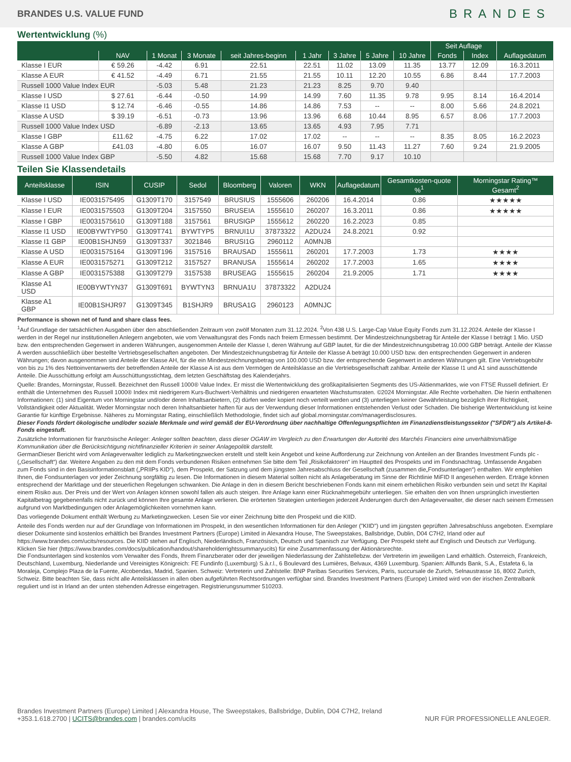BRANDES U.S. VALUE FUND
BRANDES
Wertentwicklung (%)
| | | | | | | | | | Seit Auflage | | |
| --- | --- | --- | --- | --- | --- | --- | --- | --- | --- | --- | --- |
| | NAV | 1 Monat | 3 Monate | seit Jahres-beginn | 1 Jahr | 3 Jahre | 5 Jahre | 10 Jahre | Fonds | Index | Auflagedatum |
| Klasse I EUR | € 59.26 | -4.42 | 6.91 | 22.51 | 22.51 | 11.02 | 13.09 | 11.35 | 13.77 | 12.09 | 16.3.2011 |
| Klasse A EUR | € 41.52 | -4.49 | 6.71 | 21.55 | 21.55 | 10.11 | 12.20 | 10.55 | 6.86 | 8.44 | 17.7.2003 |
| Russell 1000 Value Index EUR | | -5.03 | 5.48 | 21.23 | 21.23 | 8.25 | 9.70 | 9.40 | | | |
| Klasse I USD | $ 27.61 | -6.44 | -0.50 | 14.99 | 14.99 | 7.60 | 11.35 | 9.78 | 9.95 | 8.14 | 16.4.2014 |
| Klasse I1 USD | $ 12.74 | -6.46 | -0.55 | 14.86 | 14.86 | 7.53 | -- | -- | 8.00 | 5.66 | 24.8.2021 |
| Klasse A USD | $ 39.19 | -6.51 | -0.73 | 13.96 | 13.96 | 6.68 | 10.44 | 8.95 | 6.57 | 8.06 | 17.7.2003 |
| Russell 1000 Value Index USD | | -6.89 | -2.13 | 13.65 | 13.65 | 4.93 | 7.95 | 7.71 | | | |
| Klasse I GBP | £11.62 | -4.75 | 6.22 | 17.02 | 17.02 | -- | -- | -- | 8.35 | 8.05 | 16.2.2023 |
| Klasse A GBP | £41.03 | -4.80 | 6.05 | 16.07 | 16.07 | 9.50 | 11.43 | 11.27 | 7.60 | 9.24 | 21.9.2005 |
| Russell 1000 Value Index GBP | | -5.50 | 4.82 | 15.68 | 15.68 | 7.70 | 9.17 | 10.10 | | | |
Teilen Sie Klassendetails
| Anteilsklasse | ISIN | CUSIP | Sedol | Bloomberg | Valoren | WKN | Auflagedatum | Gesamtkosten-quote %<sup>1</sup> | Morningstar Rating™ Gesamt<sup>2</sup> |
| --- | --- | --- | --- | --- | --- | --- | --- | --- | --- |
| Klasse I USD | IE0031575495 | G1309T170 | 3157549 | BRUSIUS | 1555606 | 260206 | 16.4.2014 | 0.86 | ★★★★★ |
| Klasse I EUR | IE0031575503 | G1309T204 | 3157550 | BRUSEIA | 1555610 | 260207 | 16.3.2011 | 0.86 | ★★★★★ |
| Klasse I GBP | IE0031575610 | G1309T188 | 3157561 | BRUSIGP | 1555612 | 260220 | 16.2.2023 | 0.85 | |
| Klasse I1 USD | IE00BYWTYP50 | G1309T741 | BYWTYP5 | BRNUI1U | 37873322 | A2DU24 | 24.8.2021 | 0.92 | |
| Klasse I1 GBP | IE00B1SHJN59 | G1309T337 | 3021846 | BRUSI1G | 2960112 | A0MNJB | | | |
| Klasse A USD | IE0031575164 | G1309T196 | 3157516 | BRAUSAD | 1555611 | 260201 | 17.7.2003 | 1.73 | ★★★★ |
| Klasse A EUR | IE0031575271 | G1309T212 | 3157527 | BRANUSA | 1555614 | 260202 | 17.7.2003 | 1.65 | ★★★★ |
| Klasse A GBP | IE0031575388 | G1309T279 | 3157538 | BRUSEAG | 1555615 | 260204 | 21.9.2005 | 1.71 | ★★★★ |
| Klasse A1 USD | IE00BYWTYN37 | G1309T691 | BYWTYN3 | BRNUA1U | 37873322 | A2DU24 | | | |
| Klasse A1 GBP | IE00B1SHJR97 | G1309T345 | B1SHJR9 | BRUSA1G | 2960123 | A0MNJC | | | |
Performance is shown net of fund and share class fees.
<sup>1</sup> Auf Grundlage der tatsächlichen Ausgaben über den abschließenden Zeitraum von zwölf Monaten zum 31.12.2024. <sup>2</sup>Von 438 U.S. Large-Cap Value Equity Fonds zum 31.12.2024. Anteile der Klasse I werden in der Regel nur institutionellen Anlegern angeboten, wie vom Verwaltungsrat des Fonds nach freiem Ermessen bestimmt. Der Mindestzeichnungsbetrag für Anteile der Klasse I beträgt 1 Mio. USD bzw. den entsprechenden Gegenwert in anderen Währungen, ausgenommen Anteile der Klasse I, deren Währung auf GBP lautet, für die der Mindestzeichnungsbetrag 10.000 GBP beträgt. Anteile der Klasse A werden ausschließlich über bestellte Vertriebsgesellschaften angeboten. Der Mindestzeichnungsbetrag für Anteile der Klasse A beträgt 10.000 USD bzw. den entsprechenden Gegenwert in anderen Währungen; davon ausgenommen sind Anteile der Klasse AH, für die ein Mindestzeichnungsbetrag von 100.000 USD bzw. der entsprechende Gegenwert in anderen Währungen gilt. Eine Vertriebsgebühr von bis zu 1% des Nettoinventarwerts der betreffenden Anteile der Klasse A ist aus dem Vermögen de Anteilsklasse an die Vertriebsgesellschaft zahlbar. Anteile der Klasse I1 und A1 sind ausschüttende Anteile. Die Ausschüttung erfolgt am Ausschüttungsstichtag, dem letzten Geschäftstag des Kalenderjahrs.
Quelle: Brandes, Morningstar, Russell. Bezeichnet den Russell 1000® Value Index. Er misst die Wertentwicklung des großkapitalisierten Segments des US-Aktienmarktes, wie von FTSE Russell definiert. Er enthält die Unternehmen des Russell 1000® Index mit niedrigerem Kurs-Buchwert-Verhältnis und niedrigeren erwarteten Wachstumsraten. ©2024 Morningstar. Alle Rechte vorbehalten. Die hierin enthaltenen Informationen: (1) sind Eigentum von Morningstar und/oder deren Inhaltsanbietern, (2) dürfen weder kopiert noch verteilt werden und (3) unterliegen keiner Gewährleistung bezüglich ihrer Richtigkeit, Vollständigkeit oder Aktualität. Weder Morningstar noch deren Inhaltsanbieter haften für aus der Verwendung dieser Informationen entstehenden Verlust oder Schaden. Die bisherige Wertentwicklung ist keine Garantie für künftige Ergebnisse. Näheres zu Morningstar Rating, einschließlich Methodologie, findet sich auf global.morningstar.com/managerdisclosures.
Dieser Fonds fördert ökologische und/oder soziale Merkmale und wird gemäß der EU-Verordnung über nachhaltige Offenlegungspflichten im Finanzdienstleistungssektor ("SFDR") als Artikel-8-Fonds eingestuft.
Zusätzliche Informationen für französische Anleger: Anleger sollten beachten, dass dieser OGAW im Vergleich zu den Erwartungen der Autorité des Marchés Financiers eine unverhältnismäßige Kommunikation über die Berücksichtigung nichtfinanzieller Kriterien in seiner Anlagepolitik darstellt.
GermanDieser Bericht wird vom Anlageverwalter lediglich zu Marketingzwecken erstellt und stellt kein Angebot und keine Aufforderung zur Zeichnung von Anteilen an der Brandes Investment Funds plc -(„Gesellschaft“) dar. Weitere Angaben zu den mit dem Fonds verbundenen Risiken entnehmen Sie bitte dem Teil „Risikofaktoren“ im Hauptteil des Prospekts und im Fondsnachtrag. Umfassende Angaben zum Fonds sind in den Basisinformationsblatt („PRIIPs KID“), dem Prospekt, der Satzung und dem jüngsten Jahresabschluss der Gesellschaft (zusammen die„Fondsunterlagen“) enthalten. Wir empfehlen Ihnen, die Fondsunterlagen vor jeder Zeichnung sorgfältig zu lesen. Die Informationen in diesem Material sollten nicht als Anlageberatung im Sinne der Richtlinie MiFID II angesehen werden. Erträge können entsprechend der Marktlage und der steuerlichen Regelungen schwanken. Die Anlage in den in diesem Bericht beschriebenen Fonds kann mit einem erheblichen Risiko verbunden sein und setzt Ihr Kapital einem Risiko aus. Der Preis und der Wert von Anlagen können sowohl fallen als auch steigen. Ihre Anlage kann einer Rücknahmegebühr unterliegen. Sie erhalten den von Ihnen ursprünglich investierten Kapitalbetrag gegebenenfalls nicht zurück und können Ihre gesamte Anlage verlieren. Die erörterten Strategien unterliegen jederzeit Änderungen durch den Anlageverwalter, die dieser nach seinem Ermessen aufgrund von Marktbedingungen oder Anlagemöglichkeiten vornehmen kann.
Das vorliegende Dokument enthält Werbung zu Marketingzwecken. Lesen Sie vor einer Zeichnung bitte den Prospekt und die KIID.
Anteile des Fonds werden nur auf der Grundlage von Informationen im Prospekt, in den wesentlichen Informationen für den Anleger ("KIID") und im jüngsten geprüften Jahresabschluss angeboten. Exemplare dieser Dokumente sind kostenlos erhältlich bei Brandes Investment Partners (Europe) Limited in Alexandra House, The Sweepstakes, Ballsbridge, Dublin, D04 C7H2, Irland oder auf https://www.brandes.com/ucits/resources. Die KIID stehen auf Englisch, Niederländisch, Französisch, Deutsch und Spanisch zur Verfügung. Der Prospekt steht auf Englisch und Deutsch zur Verfügung. Klicken Sie hier (https://www.brandes.com/docs/publication/handout/shareholderrightssummaryucits) für eine Zusammenfassung der Aktionärsrechte.
Die Fondsunterlagen sind kostenlos vom Verwalter des Fonds, Ihrem Finanzberater oder der jeweiligen Niederlassung der Zahlstellebzw. der Vertreterin im jeweiligen Land erhältlich. Österreich, Frankreich, Deutschland, Luxemburg, Niederlande und Vereinigtes Königreich: FE Fundinfo (Luxemburg) S.à.r.l., 6 Boulevard des Lumières, Belvaux, 4369 Luxemburg. Spanien: Allfunds Bank, S.A., Estafeta 6, la Moraleja, Complejo Plaza de la Fuente, Alcobendas, Madrid, Spanien. Schweiz: Vertreterin und Zahlstelle: BNP Paribas Securities Services, Paris, succursale de Zurich, Selnaustrasse 16, 8002 Zurich, Schweiz. Bitte beachten Sie, dass nicht alle Anteilsklassen in allen oben aufgeführten Rechtsordnungen verfügbar sind. Brandes Investment Partners (Europe) Limited wird von der irischen Zentralbank reguliert und ist in Irland an der unten stehenden Adresse eingetragen. Registrierungsnummer 510203.
Brandes Investment Partners (Europe) Limited | Alexandra House, The Sweepstakes, Ballsbridge, Dublin, D04 C7H2, Ireland
+353.1.618.2700 | UCITS@brandes.com | brandes.com/ucits
NUR FÜR PROFESSIONELLE ANLEGER.